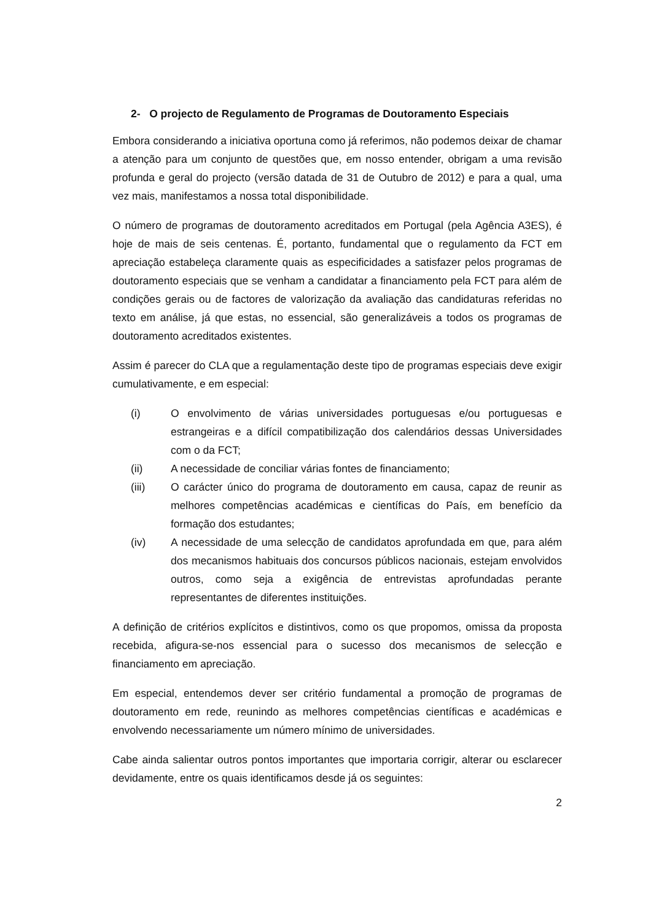2- O projecto de Regulamento de Programas de Doutoramento Especiais
Embora considerando a iniciativa oportuna como já referimos, não podemos deixar de chamar a atenção para um conjunto de questões que, em nosso entender, obrigam a uma revisão profunda e geral do projecto (versão datada de 31 de Outubro de 2012) e para a qual, uma vez mais, manifestamos a nossa total disponibilidade.
O número de programas de doutoramento acreditados em Portugal (pela Agência A3ES), é hoje de mais de seis centenas. É, portanto, fundamental que o regulamento da FCT em apreciação estabeleça claramente quais as especificidades a satisfazer pelos programas de doutoramento especiais que se venham a candidatar a financiamento pela FCT para além de condições gerais ou de factores de valorização da avaliação das candidaturas referidas no texto em análise, já que estas, no essencial, são generalizáveis a todos os programas de doutoramento acreditados existentes.
Assim é parecer do CLA que a regulamentação deste tipo de programas especiais deve exigir cumulativamente, e em especial:
(i) O envolvimento de várias universidades portuguesas e/ou portuguesas e estrangeiras e a difícil compatibilização dos calendários dessas Universidades com o da FCT;
(ii) A necessidade de conciliar várias fontes de financiamento;
(iii) O carácter único do programa de doutoramento em causa, capaz de reunir as melhores competências académicas e científicas do País, em benefício da formação dos estudantes;
(iv) A necessidade de uma selecção de candidatos aprofundada em que, para além dos mecanismos habituais dos concursos públicos nacionais, estejam envolvidos outros, como seja a exigência de entrevistas aprofundadas perante representantes de diferentes instituições.
A definição de critérios explícitos e distintivos, como os que propomos, omissa da proposta recebida, afigura-se-nos essencial para o sucesso dos mecanismos de selecção e financiamento em apreciação.
Em especial, entendemos dever ser critério fundamental a promoção de programas de doutoramento em rede, reunindo as melhores competências científicas e académicas e envolvendo necessariamente um número mínimo de universidades.
Cabe ainda salientar outros pontos importantes que importaria corrigir, alterar ou esclarecer devidamente, entre os quais identificamos desde já os seguintes:
2